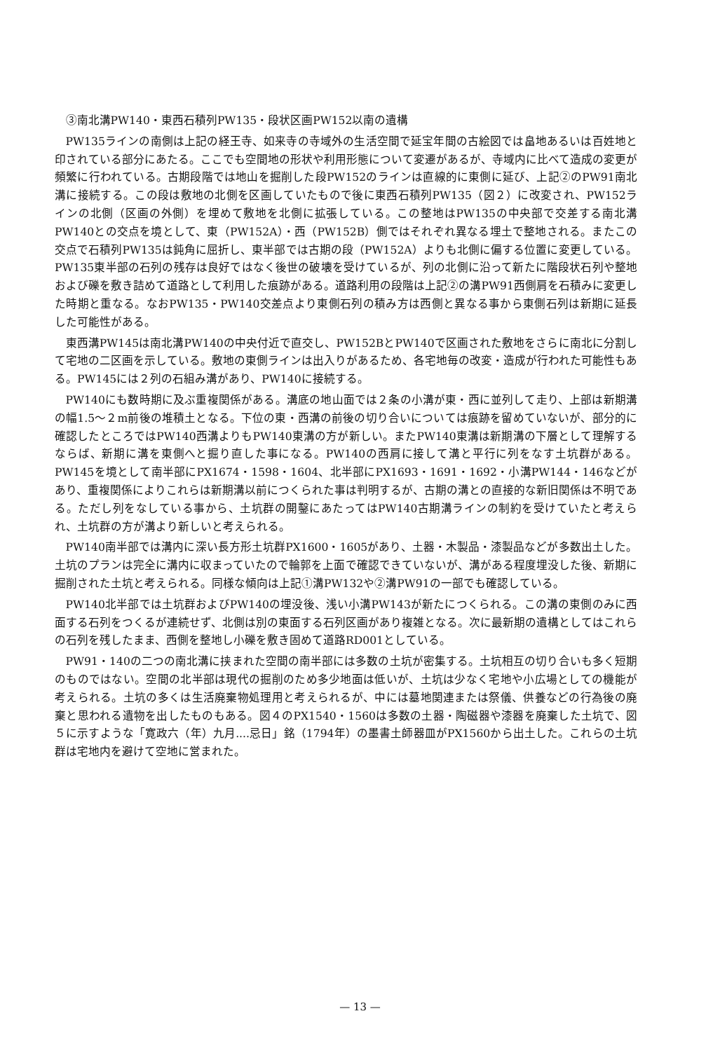③南北溝PW140・東西石積列PW135・段状区画PW152以南の遺構
PW135ラインの南側は上記の経王寺、如来寺の寺域外の生活空間で延宝年間の古絵図では畠地あるいは百姓地と印されている部分にあたる。ここでも空間地の形状や利用形態について変遷があるが、寺域内に比べて造成の変更が頻繁に行われている。古期段階では地山を掘削した段PW152のラインは直線的に東側に延び、上記②のPW91南北溝に接続する。この段は敷地の北側を区画していたもので後に東西石積列PW135（図２）に改変され、PW152ラインの北側（区画の外側）を埋めて敷地を北側に拡張している。この整地はPW135の中央部で交差する南北溝PW140との交点を境として、東（PW152A）・西（PW152B）側ではそれぞれ異なる埋土で整地される。またこの交点で石積列PW135は鈍角に屈折し、東半部では古期の段（PW152A）よりも北側に偏する位置に変更している。PW135東半部の石列の残存は良好ではなく後世の破壊を受けているが、列の北側に沿って新たに階段状石列や整地および礫を敷き詰めて道路として利用した痕跡がある。道路利用の段階は上記②の溝PW91西側肩を石積みに変更した時期と重なる。なおPW135・PW140交差点より東側石列の積み方は西側と異なる事から東側石列は新期に延長した可能性がある。
東西溝PW145は南北溝PW140の中央付近で直交し、PW152BとPW140で区画された敷地をさらに南北に分割して宅地の二区画を示している。敷地の東側ラインは出入りがあるため、各宅地毎の改変・造成が行われた可能性もある。PW145には２列の石組み溝があり、PW140に接続する。
PW140にも数時期に及ぶ重複関係がある。溝底の地山面では２条の小溝が東・西に並列して走り、上部は新期溝の幅1.5～２m前後の堆積土となる。下位の東・西溝の前後の切り合いについては痕跡を留めていないが、部分的に確認したところではPW140西溝よりもPW140東溝の方が新しい。またPW140東溝は新期溝の下層として理解するならば、新期に溝を東側へと掘り直した事になる。PW140の西肩に接して溝と平行に列をなす土坑群がある。PW145を境として南半部にPX1674・1598・1604、北半部にPX1693・1691・1692・小溝PW144・146などがあり、重複関係によりこれらは新期溝以前につくられた事は判明するが、古期の溝との直接的な新旧関係は不明である。ただし列をなしている事から、土坑群の開鑿にあたってはPW140古期溝ラインの制約を受けていたと考えられ、土坑群の方が溝より新しいと考えられる。
PW140南半部では溝内に深い長方形土坑群PX1600・1605があり、土器・木製品・漆製品などが多数出土した。土坑のプランは完全に溝内に収まっていたので輪郭を上面で確認できていないが、溝がある程度埋没した後、新期に掘削された土坑と考えられる。同様な傾向は上記①溝PW132や②溝PW91の一部でも確認している。
PW140北半部では土坑群およびPW140の埋没後、浅い小溝PW143が新たにつくられる。この溝の東側のみに西面する石列をつくるが連続せず、北側は別の東面する石列区画があり複雑となる。次に最新期の遺構としてはこれらの石列を残したまま、西側を整地し小礫を敷き固めて道路RD001としている。
PW91・140の二つの南北溝に挟まれた空間の南半部には多数の土坑が密集する。土坑相互の切り合いも多く短期のものではない。空間の北半部は現代の掘削のため多少地面は低いが、土坑は少なく宅地や小広場としての機能が考えられる。土坑の多くは生活廃棄物処理用と考えられるが、中には墓地関連または祭儀、供養などの行為後の廃棄と思われる遺物を出したものもある。図４のPX1540・1560は多数の土器・陶磁器や漆器を廃棄した土坑で、図５に示すような「寛政六（年）九月....忌日」銘（1794年）の墨書土師器皿がPX1560から出土した。これらの土坑群は宅地内を避けて空地に営まれた。
— 13 —